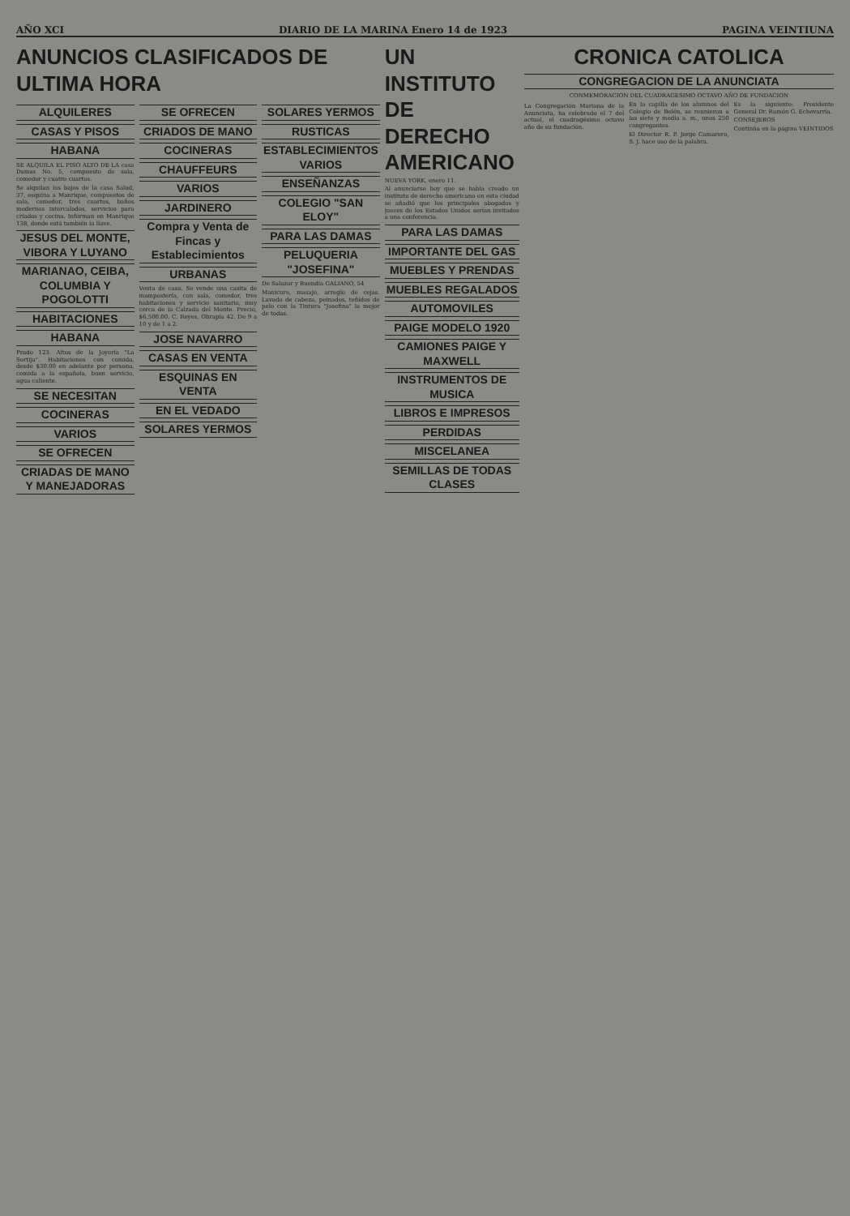AÑO XCI DIARIO DE LA MARINA Enero 14 de 1923 PAGINA VEINTIUNA
ANUNCIOS CLASIFICADOS DE ULTIMA HORA
ALQUILERES
CASAS Y PISOS
HABANA
SE ALQUILA EL PISO ALTO DE LA casa Damas No. 5, compuesto de sala, comedor y cuatro cuartos.
Se alquilan los bajos de la casa Salud, 37, esquina a Manrique, compuestos de sala, comedor, tres cuartos, baños modernos intercalados, servicios para criados y cocina. Informan en Manrique 138, donde está también la llave.
JESUS DEL MONTE, VIBORA Y LUYANO
MARIANAO, CEIBA, COLUMBIA Y POGOLOTTI
HABITACIONES
HABANA
Prado 123. Altos de la Joyería "La Sortija". Habitaciones con comida, desde $30.00 en adelante por persona, comida a la española, buen servicio, agua caliente.
SE NECESITAN
COCINERAS
VARIOS
SE OFRECEN
CRIADAS DE MANO Y MANEJADORAS
SE OFRECEN
CRIADOS DE MANO
COCINERAS
CHAUFFEURS
VARIOS
JARDINERO
Compra y Venta de Fincas y Establecimientos
URBANAS
Venta de casa. Se vende una casita de mampostería, con sala, comedor, tres habitaciones y servicio sanitario, muy cerca de la Calzada del Monte. Precio, $6,500.00. C. Reyes, Obrapía 42. De 9 a 10 y de 1 a 2.
JOSE NAVARRO
CASAS EN VENTA
ESQUINAS EN VENTA
EN EL VEDADO
SOLARES YERMOS
SOLARES YERMOS
RUSTICAS
ESTABLECIMIENTOS VARIOS
ENSEÑANZAS
COLEGIO "SAN ELOY"
PARA LAS DAMAS
PELUQUERIA "JOSEFINA"
De Salazar y Buendía GALIANO, 54
Manicure, masaje, arreglo de cejas. Lavado de cabeza, peinados, teñidos de pelo con la Tintura "Josefina" la mejor de todas.
UN INSTITUTO DE DERECHO AMERICANO
NUEVA YORK, enero 11.
Al anunciarse hoy que se había creado un instituto de derecho americano en esta ciudad se añadió que los principales abogados y jueces de los Estados Unidos serían invitados a una conferencia.
PARA LAS DAMAS
IMPORTANTE DEL GAS
MUEBLES Y PRENDAS
MUEBLES REGALADOS
AUTOMOVILES
PAIGE MODELO 1920
CAMIONES PAIGE Y MAXWELL
INSTRUMENTOS DE MUSICA
LIBROS E IMPRESOS
PERDIDAS
MISCELANEA
SEMILLAS DE TODAS CLASES
CRONICA CATOLICA
CONGREGACION DE LA ANUNCIATA
CONMEMORACION DEL CUADRAGESIMO OCTAVO AÑO DE FUNDACION
La Congregación Mariana de la Anunciata, ha celebrado el 7 del actual, el cuadragésimo octavo año de su fundación.
En la capilla de los alumnos del Colegio de Belén, se reunieron a las siete y media a. m., unos 250 congregantes.
El Director R. P. Jorge Camarero, S. J. hace uso de la palabra.
Es la siguiente: Presidente General Dr. Ramón G. Echevarría.
CONSEJEROS
Continúa en la página VEINTIDOS